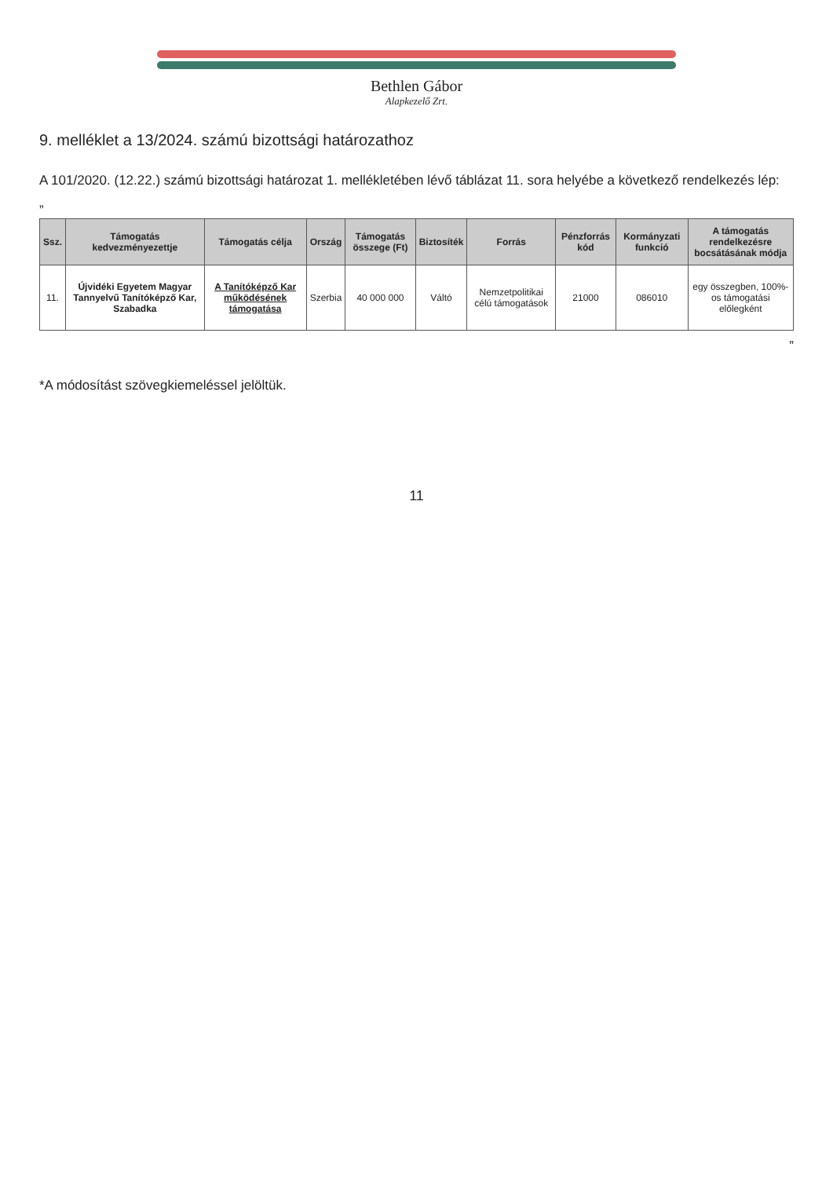Bethlen Gábor
Alapkezelő Zrt.
9. melléklet a 13/2024. számú bizottsági határozathoz
A 101/2020. (12.22.) számú bizottsági határozat 1. mellékletében lévő táblázat 11. sora helyébe a következő rendelkezés lép:
„
| Ssz. | Támogatás kedvezményezettje | Támogatás célja | Ország | Támogatás összege (Ft) | Biztosíték | Forrás | Pénzforrás kód | Kormányzati funkció | A támogatás rendelkezésre bocsátásának módja |
| --- | --- | --- | --- | --- | --- | --- | --- | --- | --- |
| 11. | Újvidéki Egyetem Magyar Tannyelvű Tanítóképző Kar, Szabadka | A Tanítóképző Kar működésének támogatása | Szerbia | 40 000 000 | Váltó | Nemzetpolitikai célú támogatások | 21000 | 086010 | egy összegben, 100%-os támogatási előlegként |
”
*A módosítást szövegkiemeléssel jelöltük.
11